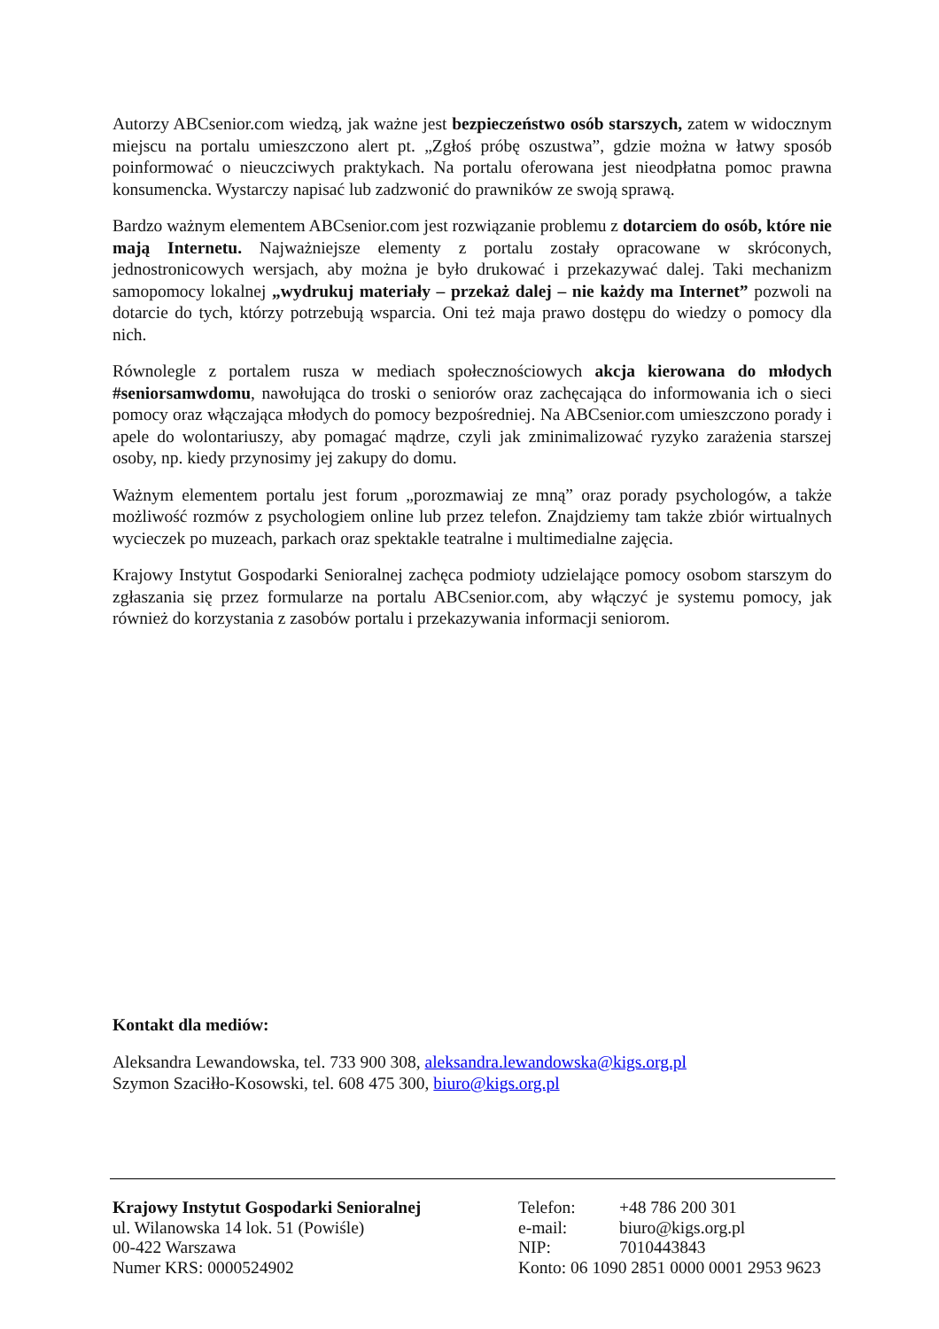Autorzy ABCsenior.com wiedzą, jak ważne jest bezpieczeństwo osób starszych, zatem w widocznym miejscu na portalu umieszczono alert pt. „Zgłoś próbę oszustwa”, gdzie można w łatwy sposób poinformować o nieuczciwych praktykach. Na portalu oferowana jest nieodpłatna pomoc prawna konsumencka. Wystarczy napisać lub zadzwonić do prawników ze swoją sprawą.
Bardzo ważnym elementem ABCsenior.com jest rozwiązanie problemu z dotarciem do osób, które nie mają Internetu. Najważniejsze elementy z portalu zostały opracowane w skróconych, jednostronicowych wersjach, aby można je było drukować i przekazywać dalej. Taki mechanizm samopomocy lokalnej „wydrukuj materiały – przekaż dalej – nie każdy ma Internet” pozwoli na dotarcie do tych, którzy potrzebują wsparcia. Oni też maja prawo dostępu do wiedzy o pomocy dla nich.
Równolegle z portalem rusza w mediach społecznościowych akcja kierowana do młodych #seniorsamwdomu, nawołująca do troski o seniorów oraz zachęcająca do informowania ich o sieci pomocy oraz włączająca młodych do pomocy bezpośredniej. Na ABCsenior.com umieszczono porady i apele do wolontariuszy, aby pomagać mądrze, czyli jak zminimalizować ryzyko zarażenia starszej osoby, np. kiedy przynosimy jej zakupy do domu.
Ważnym elementem portalu jest forum „porozmawiaj ze mną” oraz porady psychologów, a także możliwość rozmów z psychologiem online lub przez telefon. Znajdziemy tam także zbiór wirtualnych wycieczek po muzeach, parkach oraz spektakle teatralne i multimedialne zajęcia.
Krajowy Instytut Gospodarki Senioralnej zachęca podmioty udzielające pomocy osobom starszym do zgłaszania się przez formularze na portalu ABCsenior.com, aby włączyć je systemu pomocy, jak również do korzystania z zasobów portalu i przekazywania informacji seniorom.
Kontakt dla mediów:
Aleksandra Lewandowska, tel. 733 900 308, aleksandra.lewandowska@kigs.org.pl
Szymon Szaciłło-Kosowski, tel. 608 475 300, biuro@kigs.org.pl
Krajowy Instytut Gospodarki Senioralnej
ul. Wilanowska 14 lok. 51 (Powiśle)
00-422 Warszawa
Numer KRS: 0000524902
| Telefon: | +48 786 200 301 |
| e-mail: | biuro@kigs.org.pl |
| NIP: | 7010443843 |
| Konto: 06 1090 2851 0000 0001 2953 9623 | |